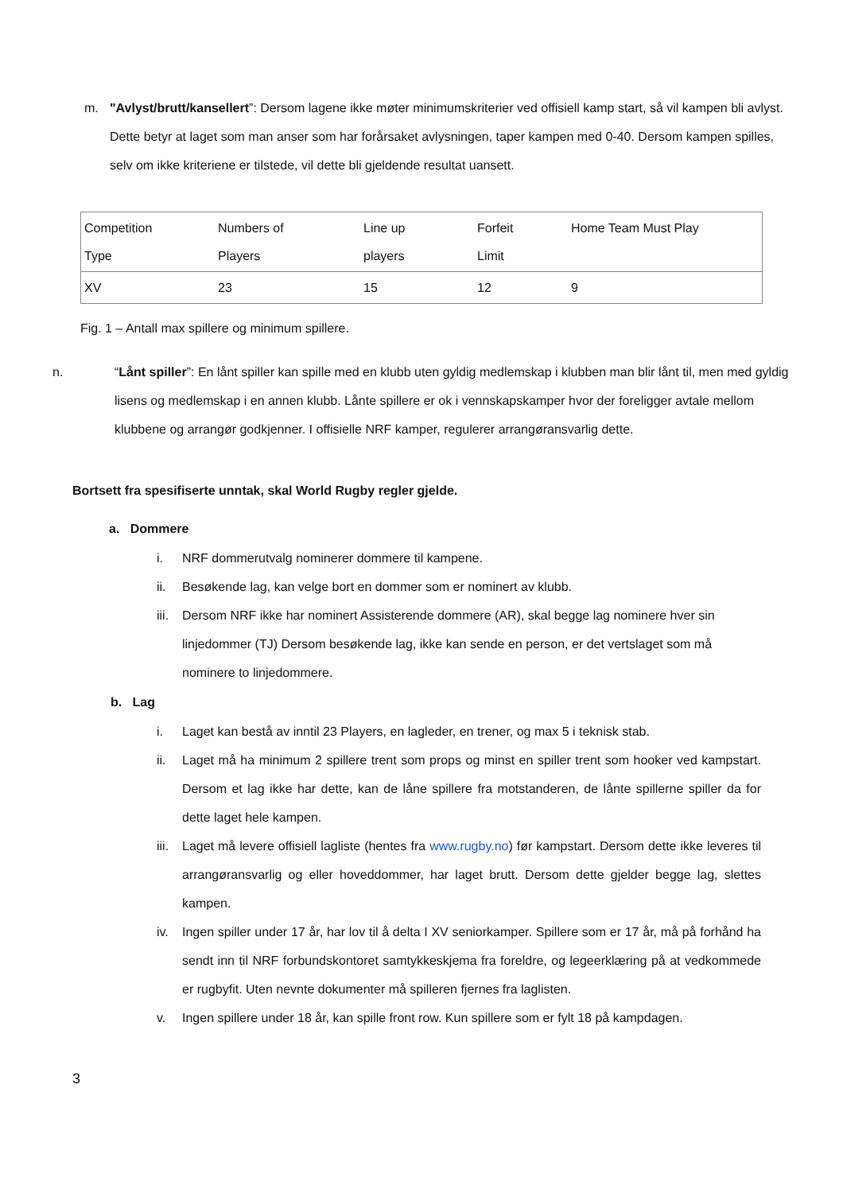m. "Avlyst/brutt/kansellert”: Dersom lagene ikke møter minimumskriterier ved offisiell kamp start, så vil kampen bli avlyst. Dette betyr at laget som man anser som har forårsaket avlysningen, taper kampen med 0-40. Dersom kampen spilles, selv om ikke kriteriene er tilstede, vil dette bli gjeldende resultat uansett.
| Competition Type | Numbers of Players | Line up players | Forfeit Limit | Home Team Must Play |
| XV | 23 | 15 | 12 | 9 |
Fig. 1 – Antall max spillere og minimum spillere.
n. “Lånt spiller”: En lånt spiller kan spille med en klubb uten gyldig medlemskap i klubben man blir lånt til, men med gyldig lisens og medlemskap i en annen klubb. Lånte spillere er ok i vennskapskamper hvor der foreligger avtale mellom klubbene og arrangør godkjenner. I offisielle NRF kamper, regulerer arrangøransvarlig dette.
Bortsett fra spesifiserte unntak, skal World Rugby regler gjelde.
a. Dommere
i. NRF dommerutvalg nominerer dommere til kampene.
ii. Besøkende lag, kan velge bort en dommer som er nominert av klubb.
iii.
Dersom NRF ikke har nominert Assisterende dommere (AR), skal begge lag nominere hver sin linjedommer (TJ) Dersom besøkende lag, ikke kan sende en person, er det vertslaget som må nominere to linjedommere.
b. Lag
i. Laget kan bestå av inntil 23 Players, en lagleder, en trener, og max 5 i teknisk stab.
ii. Laget må ha minimum 2 spillere trent som props og minst en spiller trent som hooker ved kampstart. Dersom et lag ikke har dette, kan de låne spillere fra motstanderen, de lånte spillerne spiller da for dette laget hele kampen.
iii.
Laget må levere offisiell lagliste (hentes fra www.rugby.no) før kampstart. Dersom dette ikke leveres til arrangøransvarlig og eller hoveddommer, har laget brutt. Dersom dette gjelder begge lag, slettes kampen.
iv. Ingen spiller under 17 år, har lov til å delta I XV seniorkamper. Spillere som er 17 år, må på forhånd ha sendt inn til NRF forbundskontoret samtykkeskjema fra foreldre, og legeerklæring på at vedkommede er rugbyfit. Uten nevnte dokumenter må spilleren fjernes fra laglisten.
v. Ingen spillere under 18 år, kan spille front row. Kun spillere som er fylt 18 på kampdagen.
3